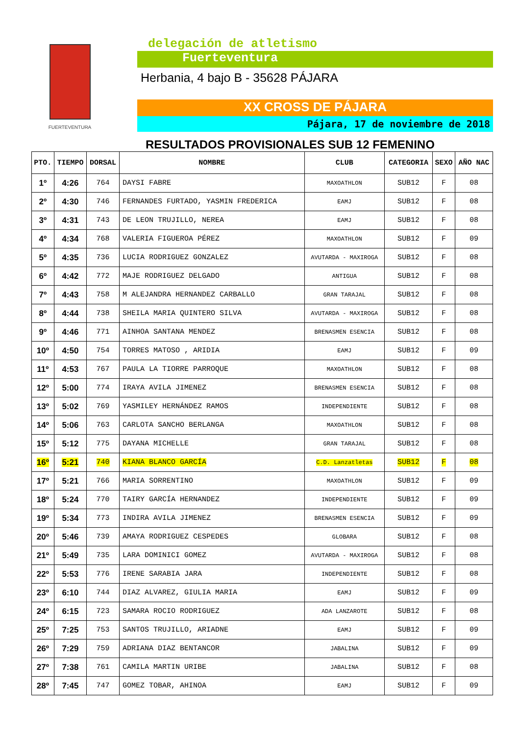FUERTEVENTURA
delegación de atletismo
Fuerteventura
Herbania, 4 bajo B - 35628 PÁJARA
XX CROSS DE PÁJARA
Pájara, 17 de noviembre de 2018
RESULTADOS PROVISIONALES SUB 12 FEMENINO
| PTO. | TIEMPO | DORSAL | NOMBRE | CLUB | CATEGORIA | SEXO | AÑO NAC |
| --- | --- | --- | --- | --- | --- | --- | --- |
| 1º | 4:26 | 764 | DAYSI FABRE | MAXOATHLON | SUB12 | F | 08 |
| 2º | 4:30 | 746 | FERNANDES FURTADO, YASMIN FREDERICA | EAMJ | SUB12 | F | 08 |
| 3º | 4:31 | 743 | DE LEON TRUJILLO, NEREA | EAMJ | SUB12 | F | 08 |
| 4º | 4:34 | 768 | VALERIA FIGUEROA PÉREZ | MAXOATHLON | SUB12 | F | 09 |
| 5º | 4:35 | 736 | LUCIA RODRIGUEZ GONZALEZ | AVUTARDA - MAXIROGA | SUB12 | F | 08 |
| 6º | 4:42 | 772 | MAJE RODRIGUEZ DELGADO | ANTIGUA | SUB12 | F | 08 |
| 7º | 4:43 | 758 | M ALEJANDRA HERNANDEZ CARBALLO | GRAN TARAJAL | SUB12 | F | 08 |
| 8º | 4:44 | 738 | SHEILA MARIA QUINTERO SILVA | AVUTARDA - MAXIROGA | SUB12 | F | 08 |
| 9º | 4:46 | 771 | AINHOA SANTANA MENDEZ | BRENASMEN ESENCIA | SUB12 | F | 08 |
| 10º | 4:50 | 754 | TORRES MATOSO , ARIDIA | EAMJ | SUB12 | F | 09 |
| 11º | 4:53 | 767 | PAULA LA TIORRE PARROQUE | MAXOATHLON | SUB12 | F | 08 |
| 12º | 5:00 | 774 | IRAYA AVILA JIMENEZ | BRENASMEN ESENCIA | SUB12 | F | 08 |
| 13º | 5:02 | 769 | YASMILEY HERNÁNDEZ RAMOS | INDEPENDIENTE | SUB12 | F | 08 |
| 14º | 5:06 | 763 | CARLOTA SANCHO BERLANGA | MAXOATHLON | SUB12 | F | 08 |
| 15º | 5:12 | 775 | DAYANA MICHELLE | GRAN TARAJAL | SUB12 | F | 08 |
| 16º | 5:21 | 740 | KIANA BLANCO GARCÍA | C.D. Lanzatletas | SUB12 | F | 08 |
| 17º | 5:21 | 766 | MARIA SORRENTINO | MAXOATHLON | SUB12 | F | 09 |
| 18º | 5:24 | 770 | TAIRY GARCÍA HERNANDEZ | INDEPENDIENTE | SUB12 | F | 09 |
| 19º | 5:34 | 773 | INDIRA AVILA JIMENEZ | BRENASMEN ESENCIA | SUB12 | F | 09 |
| 20º | 5:46 | 739 | AMAYA RODRIGUEZ CESPEDES | GLOBARA | SUB12 | F | 08 |
| 21º | 5:49 | 735 | LARA DOMINICI GOMEZ | AVUTARDA - MAXIROGA | SUB12 | F | 08 |
| 22º | 5:53 | 776 | IRENE SARABIA JARA | INDEPENDIENTE | SUB12 | F | 08 |
| 23º | 6:10 | 744 | DIAZ ALVAREZ, GIULIA MARIA | EAMJ | SUB12 | F | 09 |
| 24º | 6:15 | 723 | SAMARA ROCIO RODRIGUEZ | ADA LANZAROTE | SUB12 | F | 08 |
| 25º | 7:25 | 753 | SANTOS TRUJILLO, ARIADNE | EAMJ | SUB12 | F | 09 |
| 26º | 7:29 | 759 | ADRIANA DIAZ BENTANCOR | JABALINA | SUB12 | F | 09 |
| 27º | 7:38 | 761 | CAMILA MARTIN URIBE | JABALINA | SUB12 | F | 08 |
| 28º | 7:45 | 747 | GOMEZ TOBAR, AHINOA | EAMJ | SUB12 | F | 09 |